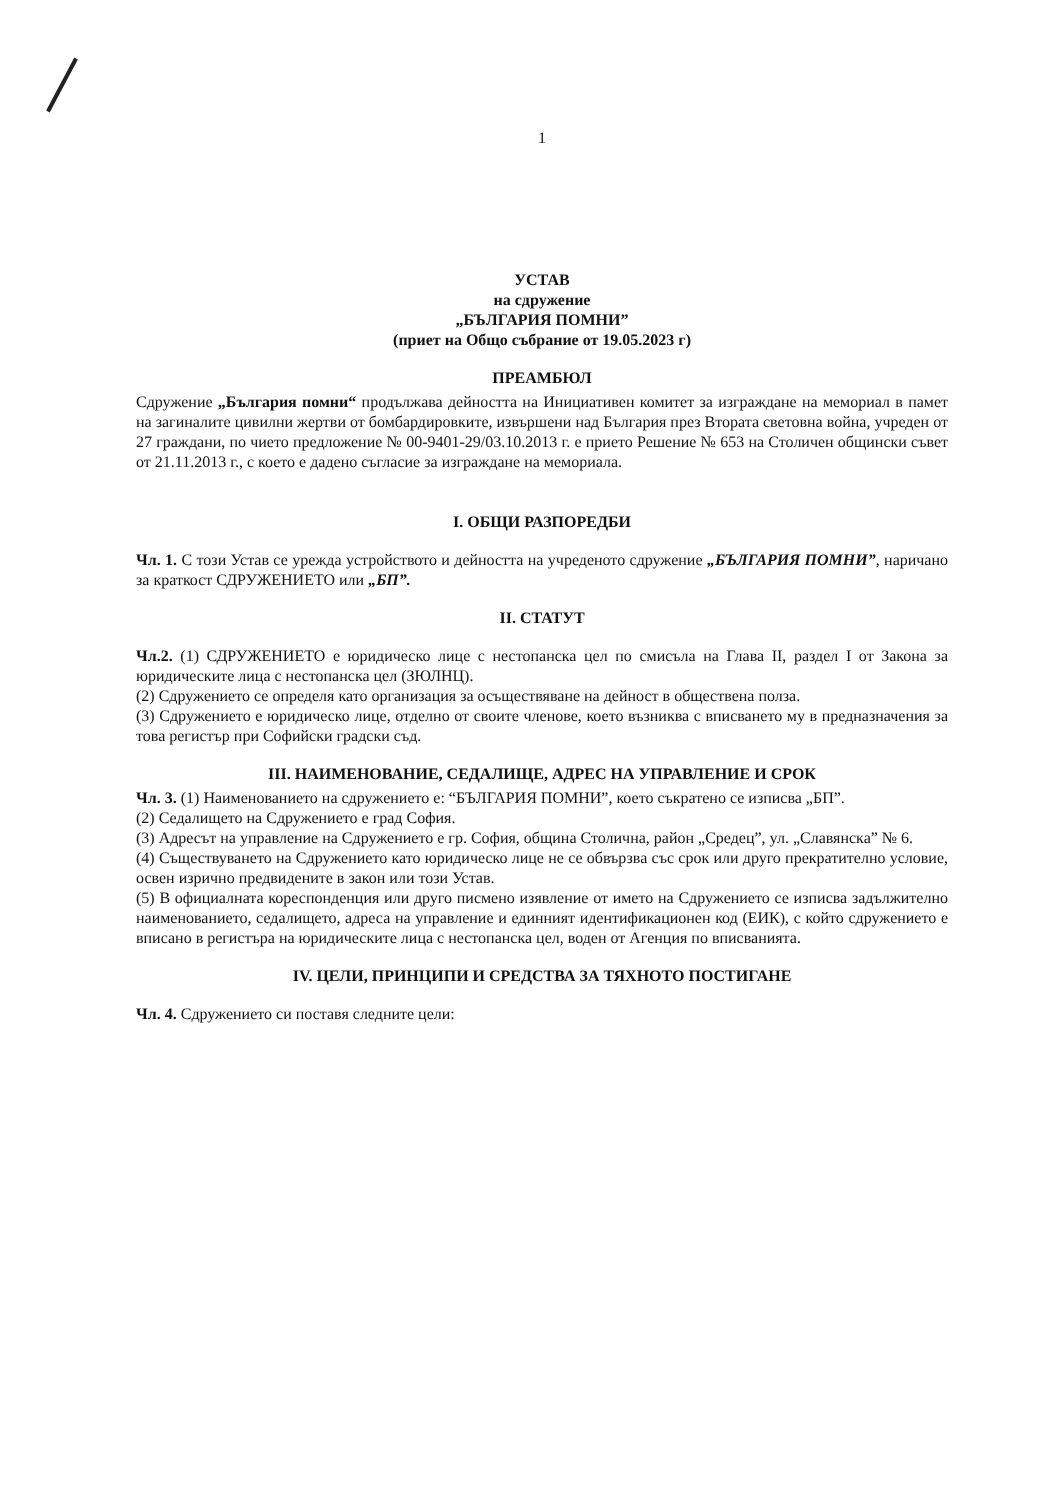1
УСТАВ
на сдружение
„БЪЛГАРИЯ ПОМНИ”
(приет на Общо събрание от 19.05.2023 г)
ПРЕАМБЮЛ
Сдружение „България помни“ продължава дейността на Инициативен комитет за изграждане на мемориал в памет на загиналите цивилни жертви от бомбардировките, извършени над България през Втората световна война, учреден от 27 граждани, по чието предложение № 00-9401-29/03.10.2013 г. е прието Решение № 653 на Столичен общински съвет от 21.11.2013 г., с което е дадено съгласие за изграждане на мемориала.
I. ОБЩИ РАЗПОРЕДБИ
Чл. 1. С този Устав се урежда устройството и дейността на учреденото сдружение „БЪЛГАРИЯ ПОМНИ”, наричано за краткост СДРУЖЕНИЕТО или „БП”.
II. СТАТУТ
Чл.2. (1) СДРУЖЕНИЕТО е юридическо лице с нестопанска цел по смисъла на Глава II, раздел I от Закона за юридическите лица с нестопанска цел (ЗЮЛНЦ).
(2) Сдружението се определя като организация за осъществяване на дейност в обществена полза.
(3) Сдружението е юридическо лице, отделно от своите членове, което възниква с вписването му в предназначения за това регистър при Софийски градски съд.
III. НАИМЕНОВАНИЕ, СЕДАЛИЩЕ, АДРЕС НА УПРАВЛЕНИЕ И СРОК
Чл. 3. (1) Наименованието на сдружението е: “БЪЛГАРИЯ ПОМНИ”, което съкратено се изписва „БП”.
(2) Седалището на Сдружението е град София.
(3) Адресът на управление на Сдружението е гр. София, община Столична, район „Средец”, ул. „Славянска” № 6.
(4) Съществуването на Сдружението като юридическо лице не се обвързва със срок или друго прекратително условие, освен изрично предвидените в закон или този Устав.
(5) В официалната кореспонденция или друго писмено изявление от името на Сдружението се изписва задължително наименованието, седалището, адреса на управление и единният идентификационен код (ЕИК), с който сдружението е вписано в регистъра на юридическите лица с нестопанска цел, воден от Агенция по вписванията.
IV. ЦЕЛИ, ПРИНЦИПИ И СРЕДСТВА ЗА ТЯХНОТО ПОСТИГАНЕ
Чл. 4. Сдружението си поставя следните цели: